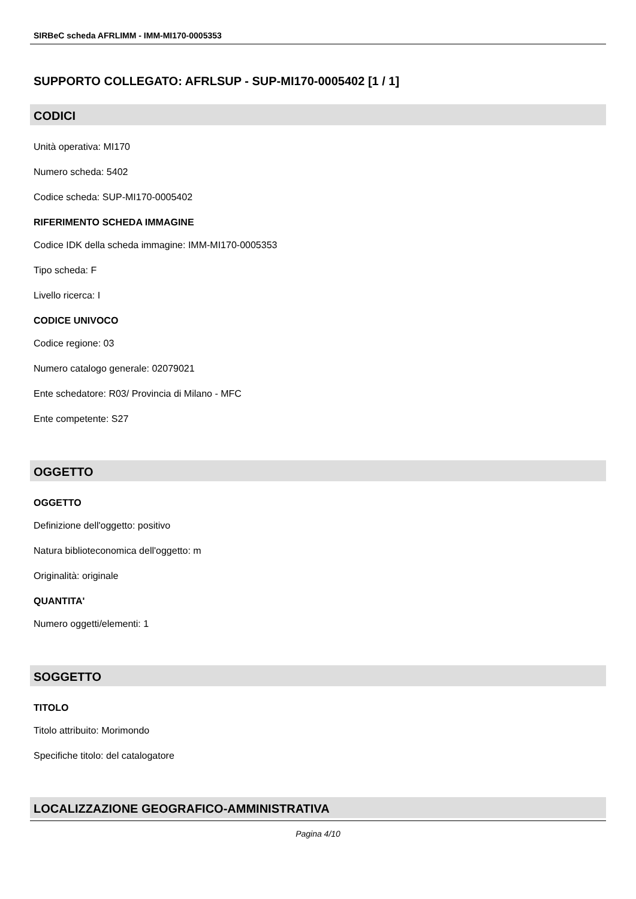SIRBeC scheda AFRLIMM - IMM-MI170-0005353
SUPPORTO COLLEGATO: AFRLSUP - SUP-MI170-0005402 [1 / 1]
CODICI
Unità operativa: MI170
Numero scheda: 5402
Codice scheda: SUP-MI170-0005402
RIFERIMENTO SCHEDA IMMAGINE
Codice IDK della scheda immagine: IMM-MI170-0005353
Tipo scheda: F
Livello ricerca: I
CODICE UNIVOCO
Codice regione: 03
Numero catalogo generale: 02079021
Ente schedatore: R03/ Provincia di Milano - MFC
Ente competente: S27
OGGETTO
OGGETTO
Definizione dell'oggetto: positivo
Natura biblioteconomica dell'oggetto: m
Originalità: originale
QUANTITA'
Numero oggetti/elementi: 1
SOGGETTO
TITOLO
Titolo attribuito: Morimondo
Specifiche titolo: del catalogatore
LOCALIZZAZIONE GEOGRAFICO-AMMINISTRATIVA
Pagina 4/10